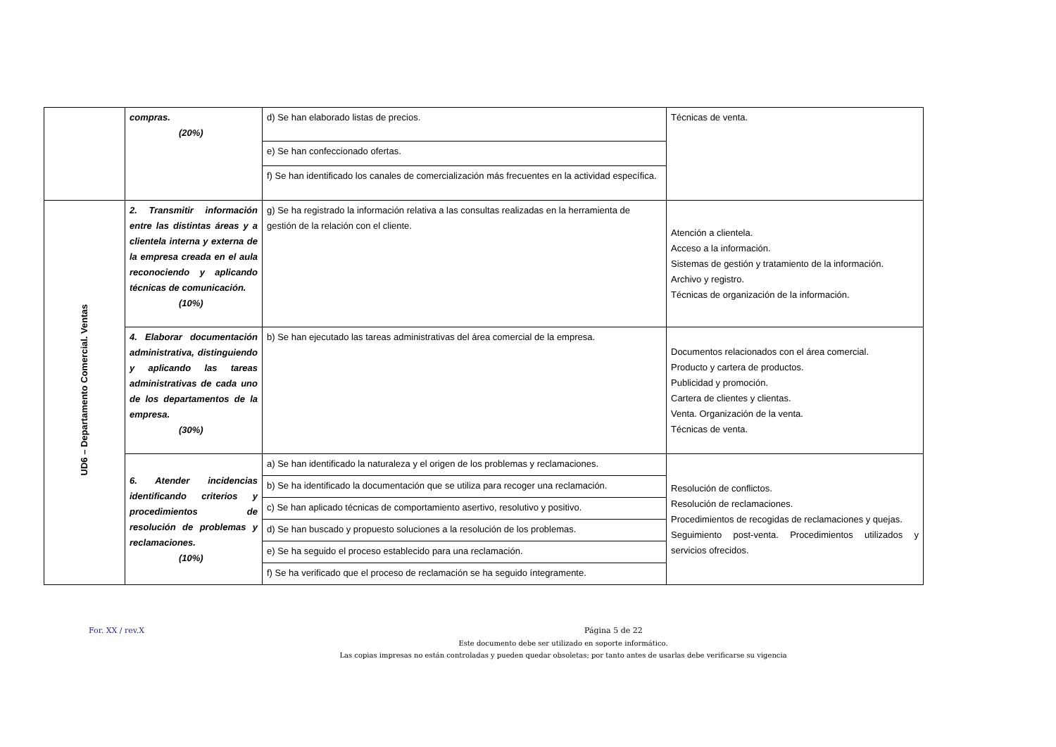| | compras. (20%) | d) Se han elaborado listas de precios. | Técnicas de venta. |
| | | e) Se han confeccionado ofertas. | |
| | | f) Se han identificado los canales de comercialización más frecuentes en la actividad específica. | |
| UD6 – Departamento Comercial. Ventas | 2. Transmitir información entre las distintas áreas y a clientela interna y externa de la empresa creada en el aula reconociendo y aplicando técnicas de comunicación. (10%) | g) Se ha registrado la información relativa a las consultas realizadas en la herramienta de gestión de la relación con el cliente. | Atención a clientela. Acceso a la información. Sistemas de gestión y tratamiento de la información. Archivo y registro. Técnicas de organización de la información. |
| | 4. Elaborar documentación administrativa, distinguiendo y aplicando las tareas administrativas de cada uno de los departamentos de la empresa. (30%) | b) Se han ejecutado las tareas administrativas del área comercial de la empresa. | Documentos relacionados con el área comercial. Producto y cartera de productos. Publicidad y promoción. Cartera de clientes y clientas. Venta. Organización de la venta. Técnicas de venta. |
| | 6. Atender incidencias identificando criterios y procedimientos de resolución de problemas y reclamaciones. (10%) | a) Se han identificado la naturaleza y el origen de los problemas y reclamaciones. | Resolución de conflictos. Resolución de reclamaciones. Procedimientos de recogidas de reclamaciones y quejas. Seguimiento post-venta. Procedimientos utilizados y servicios ofrecidos. |
| | | b) Se ha identificado la documentación que se utiliza para recoger una reclamación. | |
| | | c) Se han aplicado técnicas de comportamiento asertivo, resolutivo y positivo. | |
| | | d) Se han buscado y propuesto soluciones a la resolución de los problemas. | |
| | | e) Se ha seguido el proceso establecido para una reclamación. | |
| | | f) Se ha verificado que el proceso de reclamación se ha seguido íntegramente. | |
For. XX / rev.X Página 5 de 22
Este documento debe ser utilizado en soporte informático.
Las copias impresas no están controladas y pueden quedar obsoletas; por tanto antes de usarlas debe verificarse su vigencia